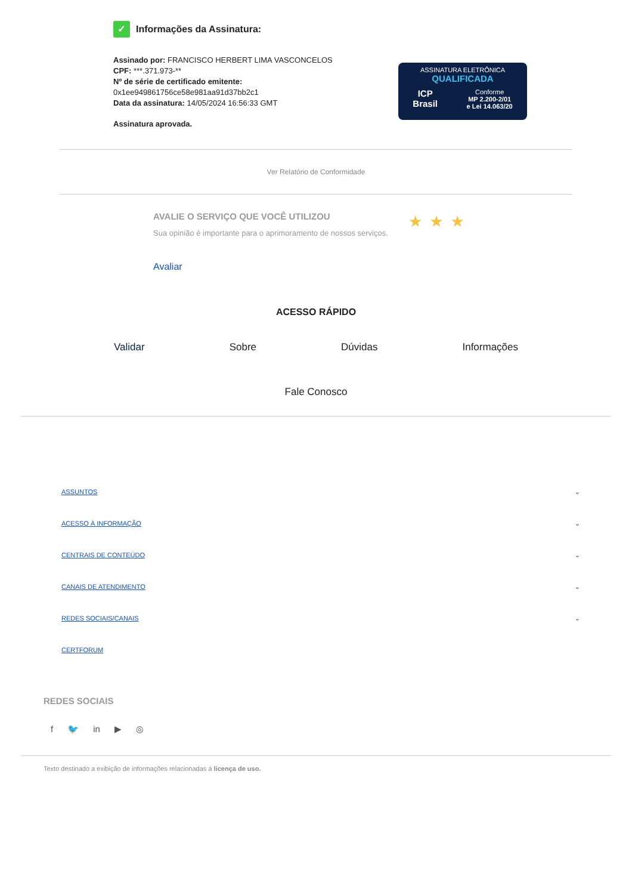✓ Informações da Assinatura:
Assinado por: FRANCISCO HERBERT LIMA VASCONCELOS
CPF: ***.371.973-**
Nº de série de certificado emitente:
0x1ee949861756ce58e981aa91d37bb2c1
Data da assinatura: 14/05/2024 16:56:33 GMT
Assinatura aprovada.
ASSINATURA ELETRÔNICA
QUALIFICADA
ICP
Brasil Conforme
MP 2.200-2/01
e Lei 14.063/20
Ver Relatório de Conformidade
AVALIE O SERVIÇO QUE VOCÊ UTILIZOU
Sua opinião é importante para o aprimoramento de nossos serviços.
Avaliar
★★★
ACESSO RÁPIDO
Validar Sobre Dúvidas Informações
Fale Conosco
ASSUNTOS ⌄
ACESSO À INFORMAÇÃO ⌄
CENTRAIS DE CONTEÚDO ⌄
CANAIS DE ATENDIMENTO ⌄
REDES SOCIAIS/CANAIS ⌄
CERTFORUM
REDES SOCIAIS
f 🐦 in ▶ ◎
Texto destinado a exibição de informações relacionadas à licença de uso.